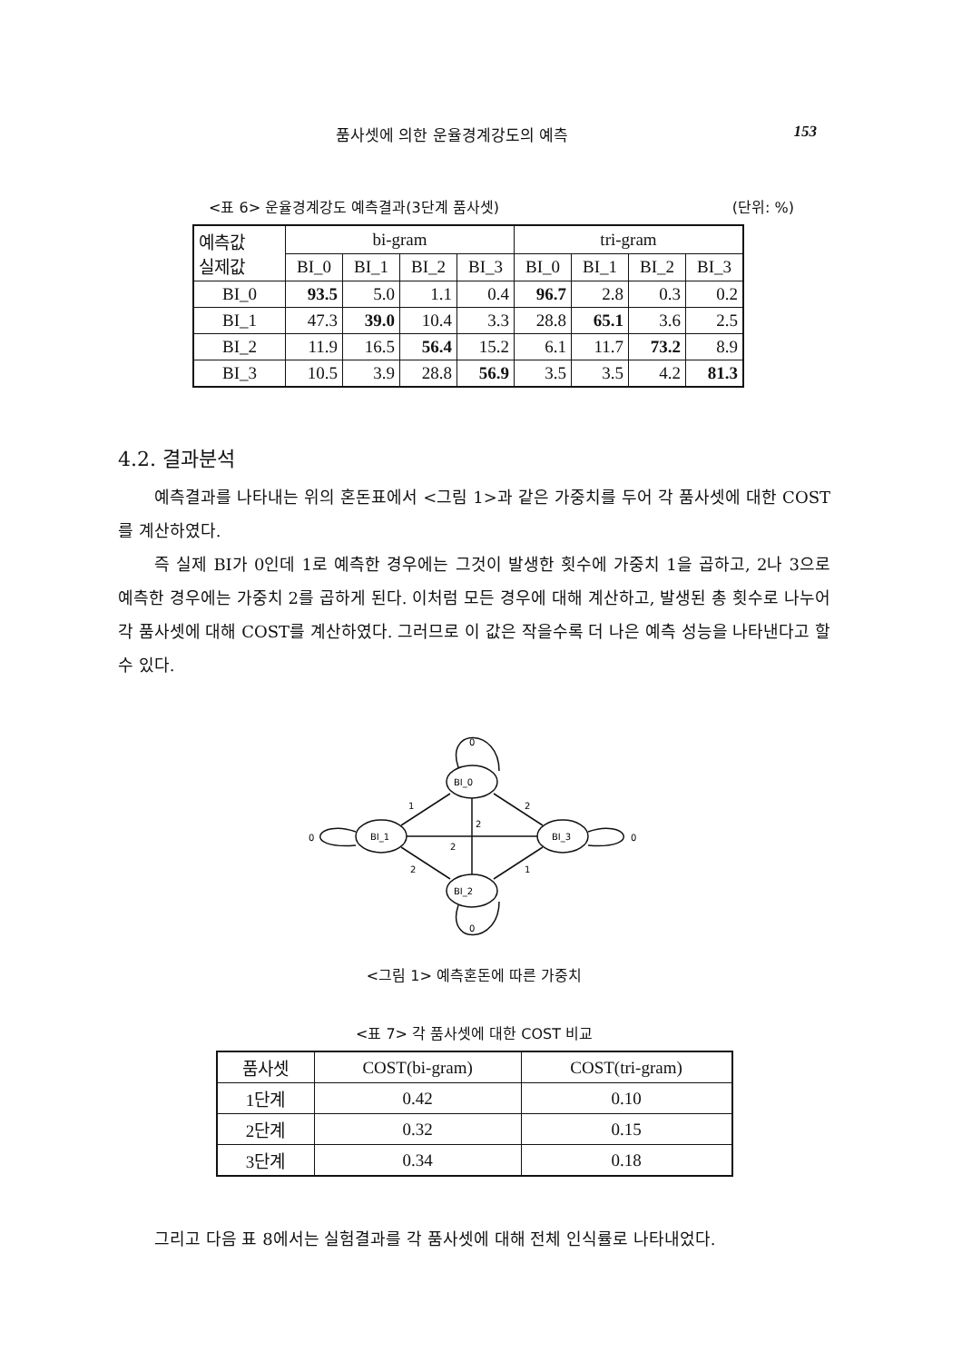품사셋에 의한 운율경계강도의 예측 153
<표 6> 운율경계강도 예측결과(3단계 품사셋) (단위: %)
| 예측값 실제값 | bi-gram | | | | tri-gram | | | |
| --- | --- | --- | --- | --- | --- | --- | --- | --- |
| | BI_0 | BI_1 | BI_2 | BI_3 | BI_0 | BI_1 | BI_2 | BI_3 |
| BI_0 | 93.5 | 5.0 | 1.1 | 0.4 | 96.7 | 2.8 | 0.3 | 0.2 |
| BI_1 | 47.3 | 39.0 | 10.4 | 3.3 | 28.8 | 65.1 | 3.6 | 2.5 |
| BI_2 | 11.9 | 16.5 | 56.4 | 15.2 | 6.1 | 11.7 | 73.2 | 8.9 |
| BI_3 | 10.5 | 3.9 | 28.8 | 56.9 | 3.5 | 3.5 | 4.2 | 81.3 |
4.2. 결과분석
예측결과를 나타내는 위의 혼돈표에서 <그림 1>과 같은 가중치를 두어 각 품사셋에 대한 COST를 계산하였다.
즉 실제 BI가 0인데 1로 예측한 경우에는 그것이 발생한 횟수에 가중치 1을 곱하고, 2나 3으로 예측한 경우에는 가중치 2를 곱하게 된다. 이처럼 모든 경우에 대해 계산하고, 발생된 총 횟수로 나누어 각 품사셋에 대해 COST를 계산하였다. 그러므로 이 값은 작을수록 더 나은 예측 성능을 나타낸다고 할 수 있다.
0
BI_0
BI_1
BI_3
BI_2
0
0
0
1
2
2
2
2
1
<그림 1> 예측혼돈에 따른 가중치
<표 7> 각 품사셋에 대한 COST 비교
| 품사셋 | COST(bi-gram) | COST(tri-gram) |
| --- | --- | --- |
| 1단계 | 0.42 | 0.10 |
| 2단계 | 0.32 | 0.15 |
| 3단계 | 0.34 | 0.18 |
그리고 다음 표 8에서는 실험결과를 각 품사셋에 대해 전체 인식률로 나타내었다.